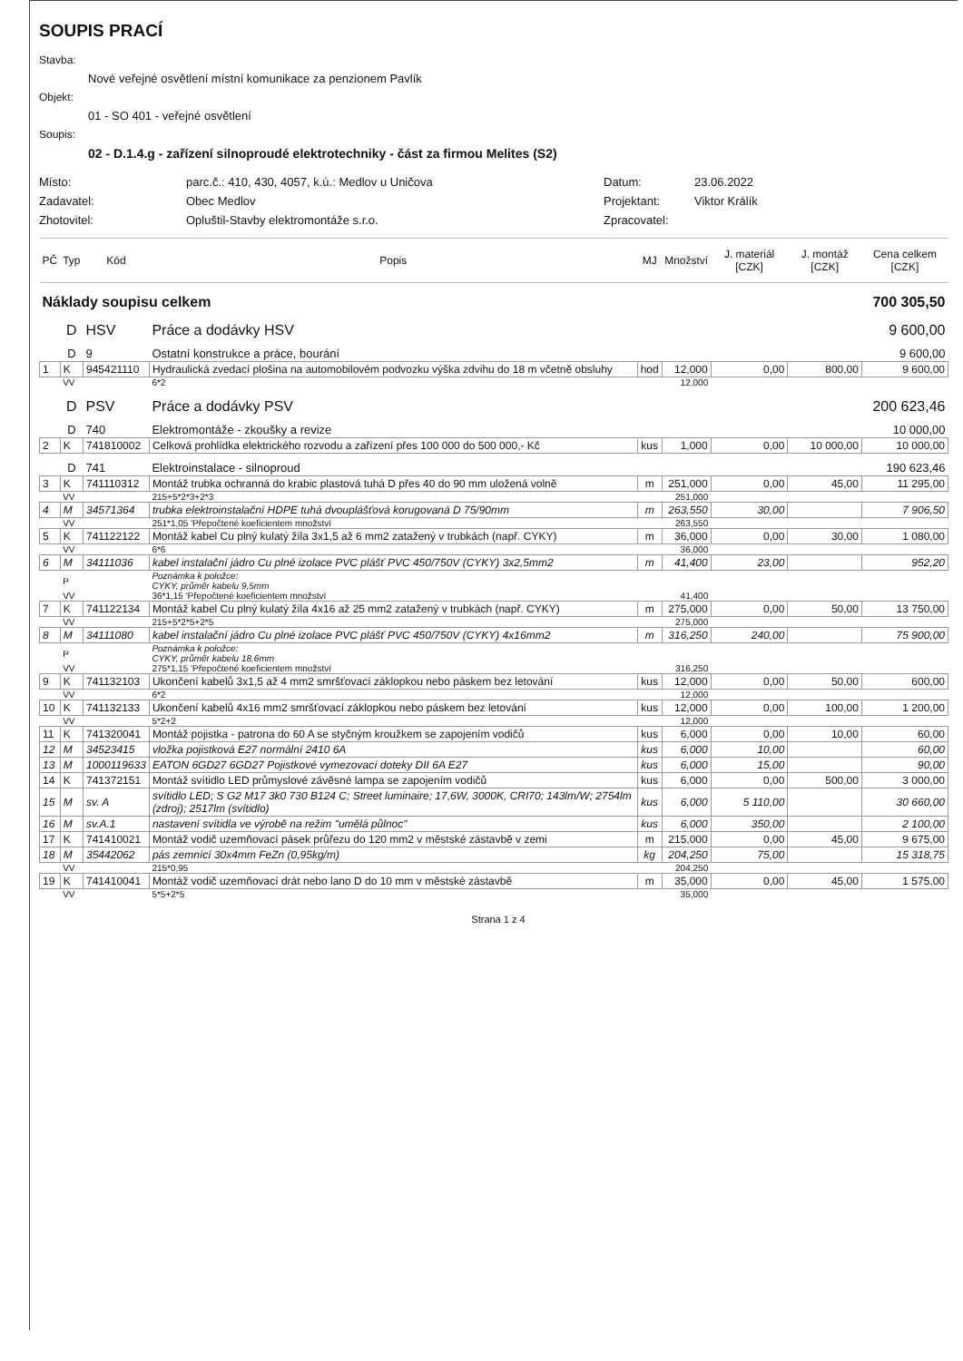SOUPIS PRACÍ
Stavba:
Nové veřejné osvětlení místní komunikace za penzionem Pavlík
Objekt:
01 - SO 401 - veřejné osvětlení
Soupis:
02 - D.1.4.g - zařízení silnoproudé elektrotechniky - část za firmou Melites (S2)
Místo:
parc.č.: 410, 430, 4057, k.ú.: Medlov u Uničova
Datum:
23.06.2022
Zadavatel:
Obec Medlov
Projektant:
Viktor Králík
Zhotovitel:
Opluštil-Stavby elektromontáže s.r.o.
Zpracovatel:
| PČ | Typ | Kód | Popis | MJ | Množství | J. materiál [CZK] | J. montáž [CZK] | Cena celkem [CZK] |
| --- | --- | --- | --- | --- | --- | --- | --- | --- |
| Náklady soupisu celkem | | | | 700 305,50 | | | | |
| | D | HSV | Práce a dodávky HSV | 9 600,00 | | | | |
| | D | 9 | Ostatní konstrukce a práce, bourání | 9 600,00 | | | | |
| 1 | K | 945421110 | Hydraulická zvedací plošina na automobilovém podvozku výška zdvihu do 18 m včetně obsluhy | hod | 12,000 | 0,00 | 800,00 | 9 600,00 |
| | VV | | 6*2 | | 12,000 | | | |
| | D | PSV | Práce a dodávky PSV | 200 623,46 | | | | |
| | D | 740 | Elektromontáže - zkoušky a revize | 10 000,00 | | | | |
| 2 | K | 741810002 | Celková prohlídka elektrického rozvodu a zařízení přes 100 000 do 500 000,- Kč | kus | 1,000 | 0,00 | 10 000,00 | 10 000,00 |
| | D | 741 | Elektroinstalace - silnoproud | 190 623,46 | | | | |
| 3 | K | 741110312 | Montáž trubka ochranná do krabic plastová tuhá D přes 40 do 90 mm uložená volně | m | 251,000 | 0,00 | 45,00 | 11 295,00 |
| | VV | | 215+5*2*3+2*3 | | 251,000 | | | |
| 4 | M | 34571364 | trubka elektroinstalační HDPE tuhá dvouplášťová korugovaná D 75/90mm | m | 263,550 | 30,00 | | 7 906,50 |
| | VV | | 251*1,05 'Přepočtené koeficientem množství | | 263,550 | | | |
| 5 | K | 741122122 | Montáž kabel Cu plný kulatý žíla 3x1,5 až 6 mm2 zatažený v trubkách (např. CYKY) | m | 36,000 | 0,00 | 30,00 | 1 080,00 |
| | VV | | 6*6 | | 36,000 | | | |
| 6 | M | 34111036 | kabel instalační jádro Cu plné izolace PVC plášť PVC 450/750V (CYKY) 3x2,5mm2 | m | 41,400 | 23,00 | | 952,20 |
| | P | | Poznámka k položce: CYKY, průměr kabelu 9,5mm | | | | | |
| | VV | | 36*1,15 'Přepočtené koeficientem množství | | 41,400 | | | |
| 7 | K | 741122134 | Montáž kabel Cu plný kulatý žíla 4x16 až 25 mm2 zatažený v trubkách (např. CYKY) | m | 275,000 | 0,00 | 50,00 | 13 750,00 |
| | VV | | 215+5*2*5+2*5 | | 275,000 | | | |
| 8 | M | 34111080 | kabel instalační jádro Cu plné izolace PVC plášť PVC 450/750V (CYKY) 4x16mm2 | m | 316,250 | 240,00 | | 75 900,00 |
| | P | | Poznámka k položce: CYKY, průměr kabelu 18,6mm | | | | | |
| | VV | | 275*1,15 'Přepočtené koeficientem množství | | 316,250 | | | |
| 9 | K | 741132103 | Ukončení kabelů 3x1,5 až 4 mm2 smršťovací záklopkou nebo páskem bez letování | kus | 12,000 | 0,00 | 50,00 | 600,00 |
| | VV | | 6*2 | | 12,000 | | | |
| 10 | K | 741132133 | Ukončení kabelů 4x16 mm2 smršťovací záklopkou nebo páskem bez letování | kus | 12,000 | 0,00 | 100,00 | 1 200,00 |
| | VV | | 5*2+2 | | 12,000 | | | |
| 11 | K | 741320041 | Montáž pojistka - patrona do 60 A se styčným kroužkem se zapojením vodičů | kus | 6,000 | 0,00 | 10,00 | 60,00 |
| 12 | M | 34523415 | vložka pojistková E27 normální 2410 6A | kus | 6,000 | 10,00 | | 60,00 |
| 13 | M | 1000119633 | EATON 6GD27 6GD27 Pojistkové vymezovací doteky DII 6A E27 | kus | 6,000 | 15,00 | | 90,00 |
| 14 | K | 741372151 | Montáž svítidlo LED průmyslové závěsné lampa se zapojením vodičů | kus | 6,000 | 0,00 | 500,00 | 3 000,00 |
| 15 | M | sv. A | svítidlo LED; S G2 M17 3k0 730 B124 C; Street luminaire; 17,6W, 3000K, CRI70; 143lm/W; 2754lm (zdroj); 2517lm (svítidlo) | kus | 6,000 | 5 110,00 | | 30 660,00 |
| 16 | M | sv.A.1 | nastavení svítidla ve výrobě na režim "umělá půlnoc" | kus | 6,000 | 350,00 | | 2 100,00 |
| 17 | K | 741410021 | Montáž vodič uzemňovací pásek průřezu do 120 mm2 v městské zástavbě v zemi | m | 215,000 | 0,00 | 45,00 | 9 675,00 |
| 18 | M | 35442062 | pás zemnící 30x4mm FeZn (0,95kg/m) | kg | 204,250 | 75,00 | | 15 318,75 |
| | VV | | 215*0,95 | | 204,250 | | | |
| 19 | K | 741410041 | Montáž vodič uzemňovací drát nebo lano D do 10 mm v městské zástavbě | m | 35,000 | 0,00 | 45,00 | 1 575,00 |
| | VV | | 5*5+2*5 | | 35,000 | | | |
Strana 1 z 4